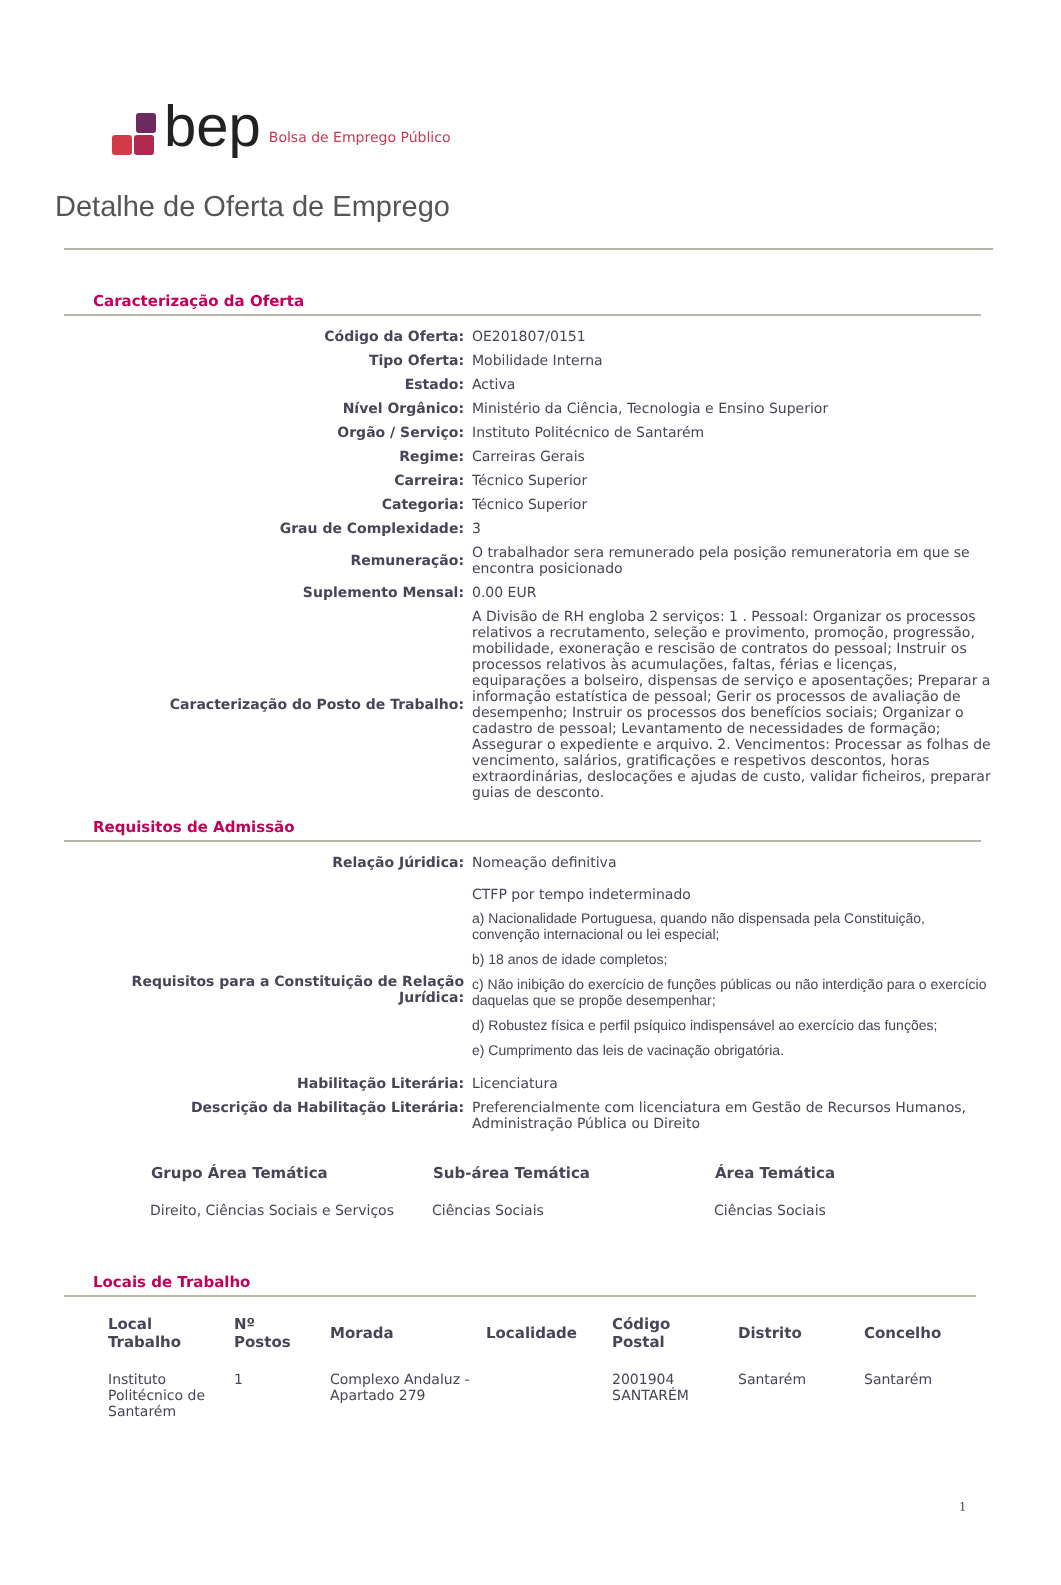bep Bolsa de Emprego Público
Detalhe de Oferta de Emprego
Caracterização da Oferta
| Código da Oferta: | OE201807/0151 |
| Tipo Oferta: | Mobilidade Interna |
| Estado: | Activa |
| Nível Orgânico: | Ministério da Ciência, Tecnologia e Ensino Superior |
| Orgão / Serviço: | Instituto Politécnico de Santarém |
| Regime: | Carreiras Gerais |
| Carreira: | Técnico Superior |
| Categoria: | Técnico Superior |
| Grau de Complexidade: | 3 |
| Remuneração: | O trabalhador sera remunerado pela posição remuneratoria em que se encontra posicionado |
| Suplemento Mensal: | 0.00 EUR |
| Caracterização do Posto de Trabalho: | A Divisão de RH engloba 2 serviços: 1 . Pessoal: Organizar os processos relativos a recrutamento, seleção e provimento, promoção, progressão, mobilidade, exoneração e rescisão de contratos do pessoal; Instruir os processos relativos às acumulações, faltas, férias e licenças, equiparações a bolseiro, dispensas de serviço e aposentações; Preparar a informação estatística de pessoal; Gerir os processos de avaliação de desempenho; Instruir os processos dos benefícios sociais; Organizar o cadastro de pessoal; Levantamento de necessidades de formação; Assegurar o expediente e arquivo. 2. Vencimentos: Processar as folhas de vencimento, salários, gratificações e respetivos descontos, horas extraordinárias, deslocações e ajudas de custo, validar ficheiros, preparar guias de desconto. |
Requisitos de Admissão
| Relação Júridica: | Nomeação definitiva CTFP por tempo indeterminado |
| Requisitos para a Constituição de Relação Jurídica: | a) Nacionalidade Portuguesa, quando não dispensada pela Constituição, convenção internacional ou lei especial; b) 18 anos de idade completos; c) Não inibição do exercício de funções públicas ou não interdição para o exercício daquelas que se propõe desempenhar; d) Robustez física e perfil psíquico indispensável ao exercício das funções; e) Cumprimento das leis de vacinação obrigatória. |
| Habilitação Literária: | Licenciatura |
| Descrição da Habilitação Literária: | Preferencialmente com licenciatura em Gestão de Recursos Humanos, Administração Pública ou Direito |
| Grupo Área Temática | Sub-área Temática | Área Temática |
| --- | --- | --- |
| Direito, Ciências Sociais e Serviços | Ciências Sociais | Ciências Sociais |
Locais de Trabalho
| Local Trabalho | Nº Postos | Morada | Localidade | Código Postal | Distrito | Concelho |
| --- | --- | --- | --- | --- | --- | --- |
| Instituto Politécnico de Santarém | 1 | Complexo Andaluz - Apartado 279 | | 2001904 SANTARÉM | Santarém | Santarém |
1